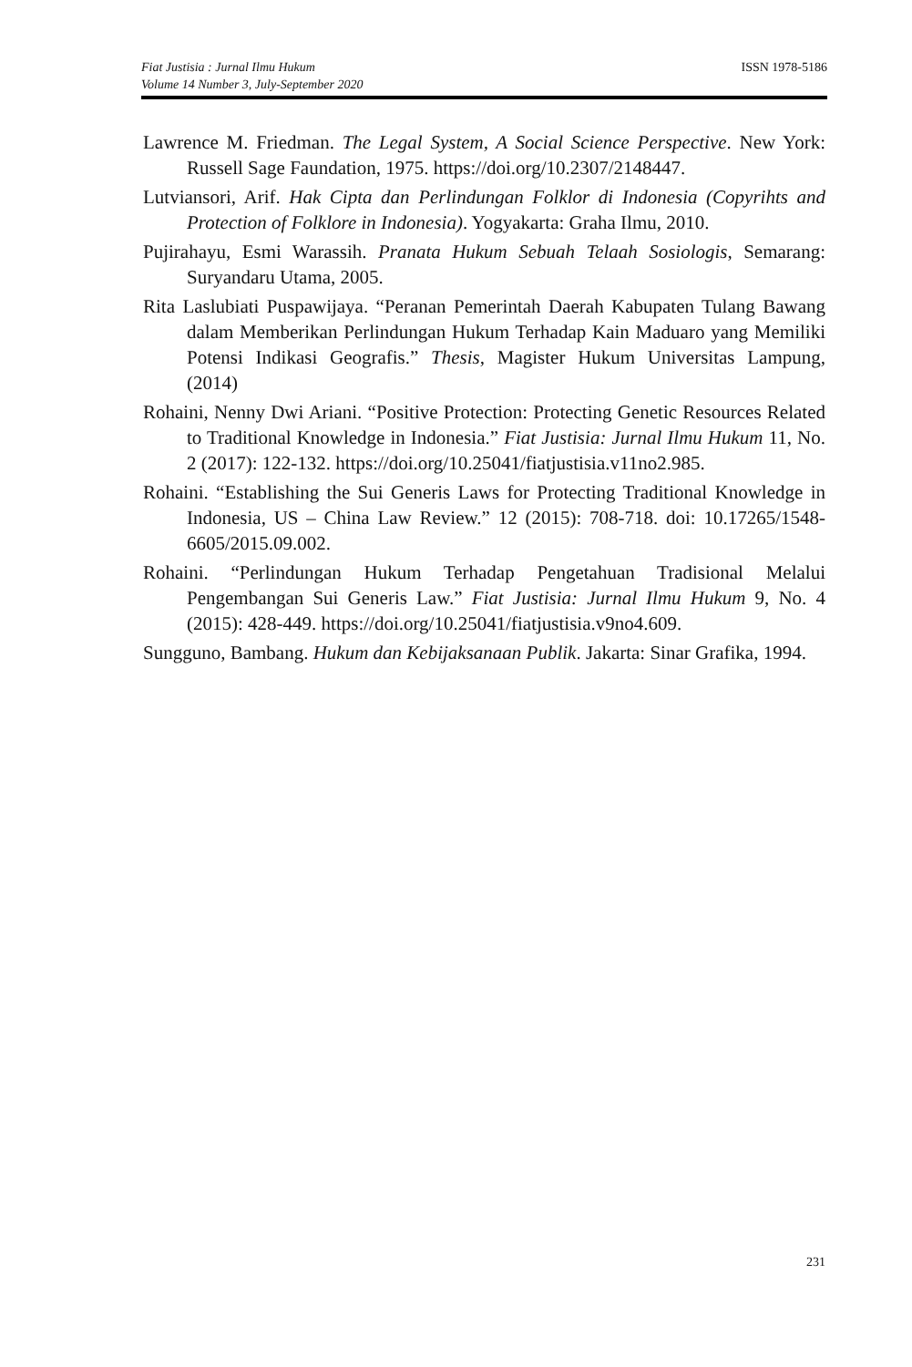Fiat Justisia : Jurnal Ilmu Hukum
Volume 14 Number 3, July-September 2020
ISSN 1978-5186
Lawrence M. Friedman. The Legal System, A Social Science Perspective. New York: Russell Sage Faundation, 1975. https://doi.org/10.2307/2148447.
Lutviansori, Arif. Hak Cipta dan Perlindungan Folklor di Indonesia (Copyrihts and Protection of Folklore in Indonesia). Yogyakarta: Graha Ilmu, 2010.
Pujirahayu, Esmi Warassih. Pranata Hukum Sebuah Telaah Sosiologis, Semarang: Suryandaru Utama, 2005.
Rita Laslubiati Puspawijaya. “Peranan Pemerintah Daerah Kabupaten Tulang Bawang dalam Memberikan Perlindungan Hukum Terhadap Kain Maduaro yang Memiliki Potensi Indikasi Geografis.” Thesis, Magister Hukum Universitas Lampung, (2014)
Rohaini, Nenny Dwi Ariani. “Positive Protection: Protecting Genetic Resources Related to Traditional Knowledge in Indonesia.” Fiat Justisia: Jurnal Ilmu Hukum 11, No. 2 (2017): 122-132. https://doi.org/10.25041/fiatjustisia.v11no2.985.
Rohaini. “Establishing the Sui Generis Laws for Protecting Traditional Knowledge in Indonesia, US – China Law Review.” 12 (2015): 708-718. doi: 10.17265/1548-6605/2015.09.002.
Rohaini. “Perlindungan Hukum Terhadap Pengetahuan Tradisional Melalui Pengembangan Sui Generis Law.” Fiat Justisia: Jurnal Ilmu Hukum 9, No. 4 (2015): 428-449. https://doi.org/10.25041/fiatjustisia.v9no4.609.
Sungguno, Bambang. Hukum dan Kebijaksanaan Publik. Jakarta: Sinar Grafika, 1994.
231